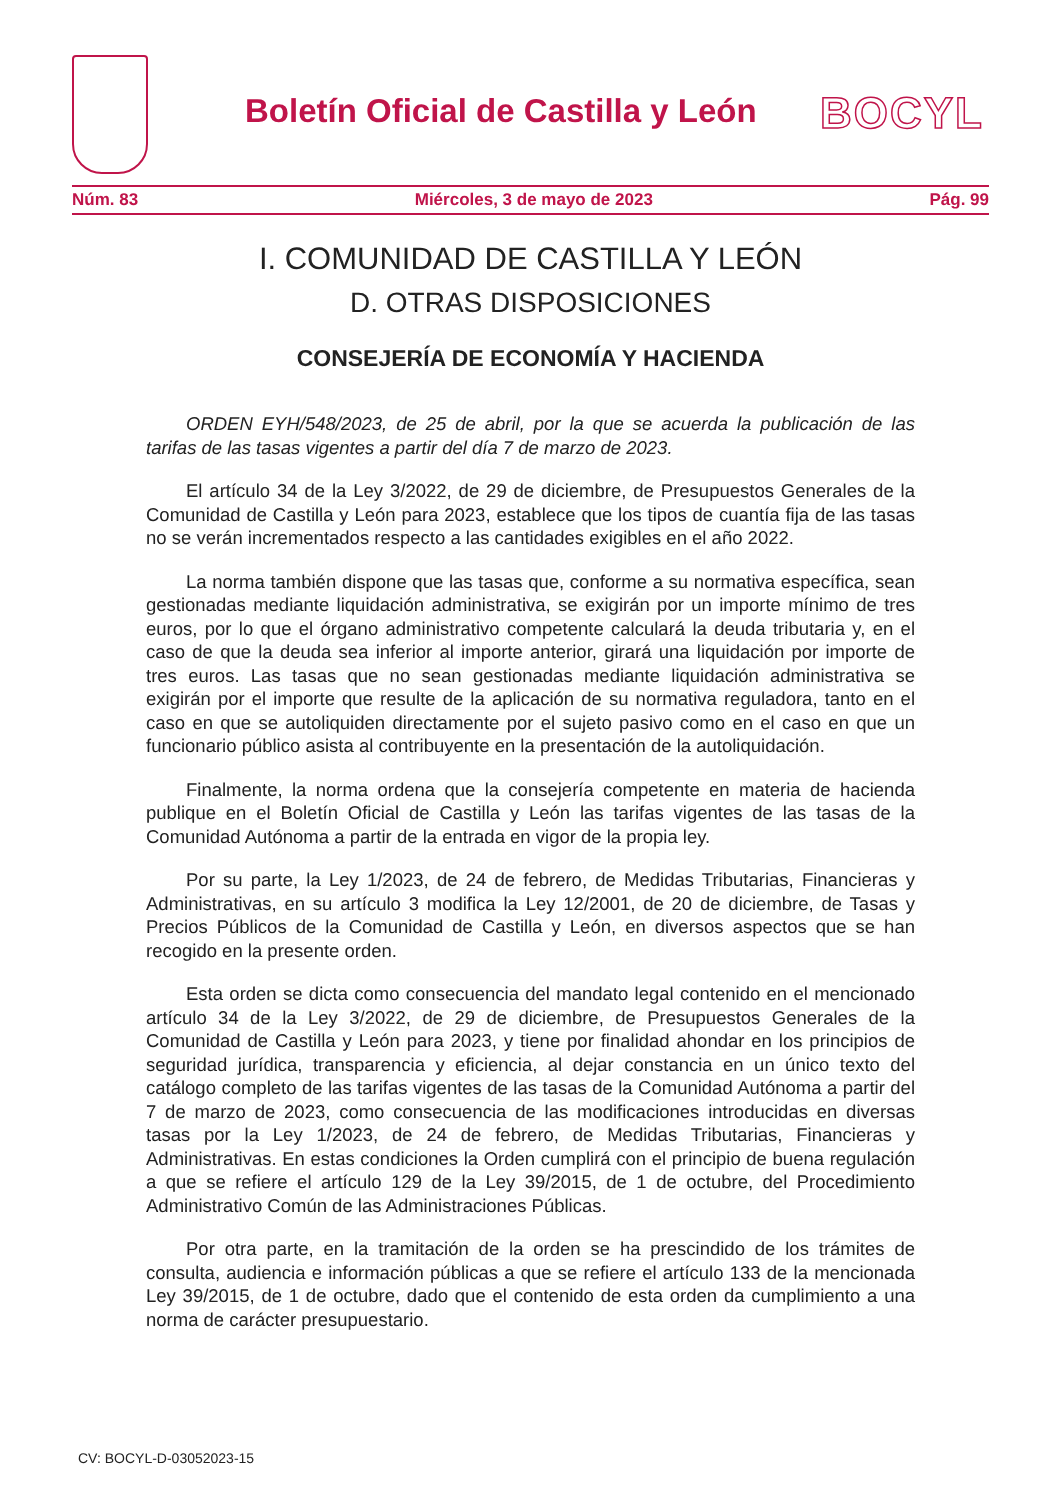Boletín Oficial de Castilla y León
BOCYL
Núm. 83 Miércoles, 3 de mayo de 2023 Pág. 99
I. COMUNIDAD DE CASTILLA Y LEÓN
D. OTRAS DISPOSICIONES
CONSEJERÍA DE ECONOMÍA Y HACIENDA
ORDEN EYH/548/2023, de 25 de abril, por la que se acuerda la publicación de las tarifas de las tasas vigentes a partir del día 7 de marzo de 2023.
El artículo 34 de la Ley 3/2022, de 29 de diciembre, de Presupuestos Generales de la Comunidad de Castilla y León para 2023, establece que los tipos de cuantía fija de las tasas no se verán incrementados respecto a las cantidades exigibles en el año 2022.
La norma también dispone que las tasas que, conforme a su normativa específica, sean gestionadas mediante liquidación administrativa, se exigirán por un importe mínimo de tres euros, por lo que el órgano administrativo competente calculará la deuda tributaria y, en el caso de que la deuda sea inferior al importe anterior, girará una liquidación por importe de tres euros. Las tasas que no sean gestionadas mediante liquidación administrativa se exigirán por el importe que resulte de la aplicación de su normativa reguladora, tanto en el caso en que se autoliquiden directamente por el sujeto pasivo como en el caso en que un funcionario público asista al contribuyente en la presentación de la autoliquidación.
Finalmente, la norma ordena que la consejería competente en materia de hacienda publique en el Boletín Oficial de Castilla y León las tarifas vigentes de las tasas de la Comunidad Autónoma a partir de la entrada en vigor de la propia ley.
Por su parte, la Ley 1/2023, de 24 de febrero, de Medidas Tributarias, Financieras y Administrativas, en su artículo 3 modifica la Ley 12/2001, de 20 de diciembre, de Tasas y Precios Públicos de la Comunidad de Castilla y León, en diversos aspectos que se han recogido en la presente orden.
Esta orden se dicta como consecuencia del mandato legal contenido en el mencionado artículo 34 de la Ley 3/2022, de 29 de diciembre, de Presupuestos Generales de la Comunidad de Castilla y León para 2023, y tiene por finalidad ahondar en los principios de seguridad jurídica, transparencia y eficiencia, al dejar constancia en un único texto del catálogo completo de las tarifas vigentes de las tasas de la Comunidad Autónoma a partir del 7 de marzo de 2023, como consecuencia de las modificaciones introducidas en diversas tasas por la Ley 1/2023, de 24 de febrero, de Medidas Tributarias, Financieras y Administrativas. En estas condiciones la Orden cumplirá con el principio de buena regulación a que se refiere el artículo 129 de la Ley 39/2015, de 1 de octubre, del Procedimiento Administrativo Común de las Administraciones Públicas.
Por otra parte, en la tramitación de la orden se ha prescindido de los trámites de consulta, audiencia e información públicas a que se refiere el artículo 133 de la mencionada Ley 39/2015, de 1 de octubre, dado que el contenido de esta orden da cumplimiento a una norma de carácter presupuestario.
CV: BOCYL-D-03052023-15